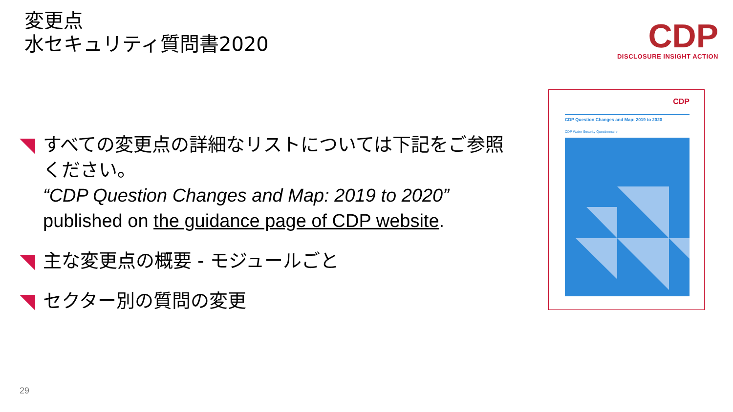変更点
水セキュリティ質問書2020
CDP
DISCLOSURE INSIGHT ACTION
すべての変更点の詳細なリストについては下記をご参照ください。
“CDP Question Changes and Map: 2019 to 2020”
published on the guidance page of CDP website.
主な変更点の概要 - モジュールごと
セクター別の質問の変更
CDP
CDP Question Changes and Map: 2019 to 2020
CDP Water Security Questionnaire
29